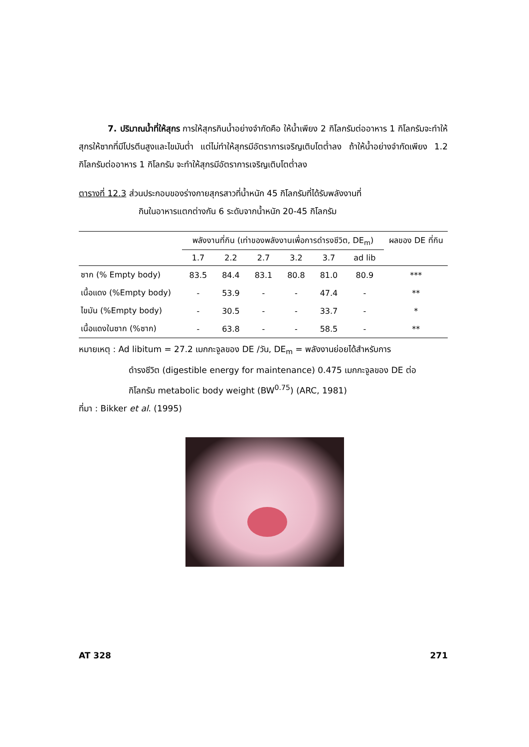7. ปริมาณน้ำที่ให้สุกร การให้สุกรกินน้ำอย่างจำกัดคือ ให้น้ำเพียง 2 กิโลกรัมต่ออาหาร 1 กิโลกรัมจะทำให้สุกรให้ซากที่มีโปรตีนสูงและไขมันต่ำ แต่ไม่ทำให้สุกรมีอัตราการเจริญเติบโตต่ำลง ถ้าให้น้ำอย่างจำกัดเพียง 1.2 กิโลกรัมต่ออาหาร 1 กิโลกรัม จะทำให้สุกรมีอัตราการเจริญเติบโตต่ำลง
ตารางที่ 12.3 ส่วนประกอบของร่างกายสุกรสาวที่น้ำหนัก 45 กิโลกรัมที่ได้รับพลังงานที่
กินในอาหารแตกต่างกัน 6 ระดับจากน้ำหนัก 20-45 กิโลกรัม
| | พลังงานที่กิน (เท่าของพลังงานเพื่อการดำรงชีวิต, DE<sub>m</sub>) | | | | | | ผลของ DE ที่กิน |
| --- | --- | --- | --- | --- | --- | --- | --- |
| | 1.7 | 2.2 | 2.7 | 3.2 | 3.7 | ad lib | |
| ซาก (% Empty body) | 83.5 | 84.4 | 83.1 | 80.8 | 81.0 | 80.9 | *** |
| เนื้อแดง (%Empty body) | - | 53.9 | - | - | 47.4 | - | ** |
| ไขมัน (%Empty body) | - | 30.5 | - | - | 33.7 | - | * |
| เนื้อแดงในซาก (%ซาก) | - | 63.8 | - | - | 58.5 | - | ** |
หมายเหตุ : Ad libitum = 27.2 เมกกะจูลของ DE /วัน, DE<sub>m</sub> = พลังงานย่อยได้สำหรับการ
ดำรงชีวิต (digestible energy for maintenance) 0.475 เมกกะจูลของ DE ต่อ
กิโลกรัม metabolic body weight (BW<sup>0.75</sup>) (ARC, 1981)
ที่มา : Bikker et al. (1995)
AT 328 271